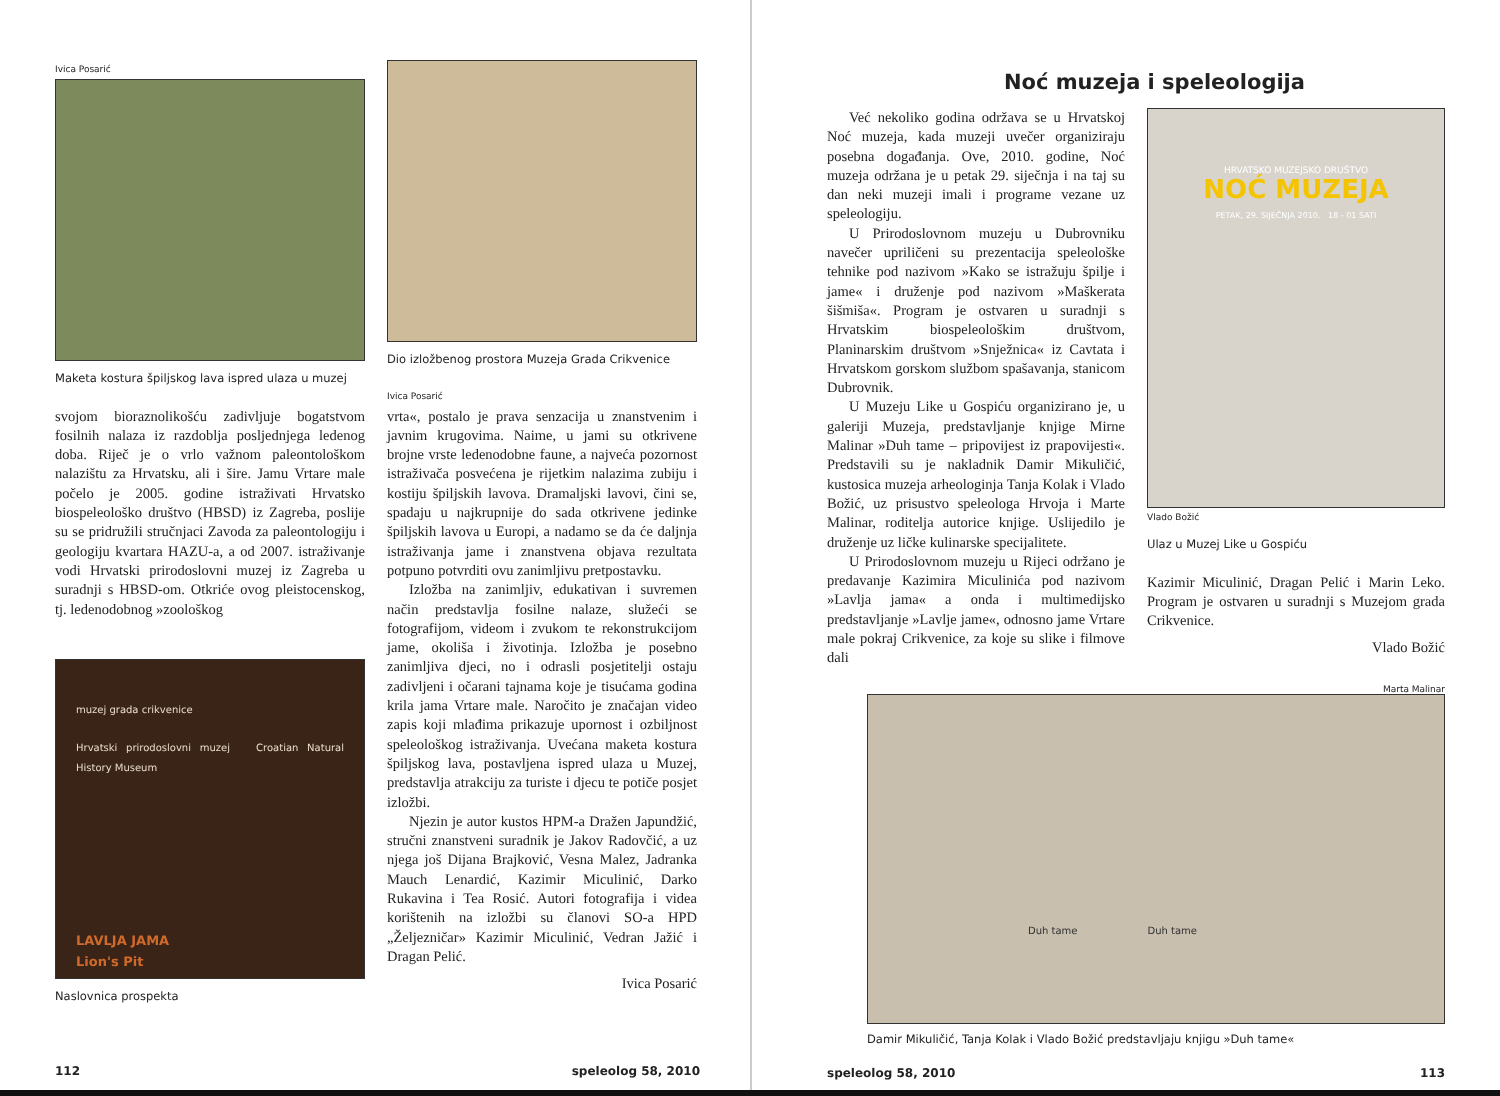Ivica Posarić
Maketa kostura špiljskog lava ispred ulaza u muzej
svojom bioraznolikošću zadivljuje bogatstvom fosilnih nalaza iz razdoblja posljednjega ledenog doba. Riječ je o vrlo važnom paleontološkom nalazištu za Hrvatsku, ali i šire. Jamu Vrtare male počelo je 2005. godine istraživati Hrvatsko biospeleološko društvo (HBSD) iz Zagreba, poslije su se pridružili stručnjaci Zavoda za paleontologiju i geologiju kvartara HAZU-a, a od 2007. istraživanje vodi Hrvatski prirodoslovni muzej iz Zagreba u suradnji s HBSD-om. Otkriće ovog pleistocenskog, tj. ledenodobnog »zoološkog
muzej grada crikvenice
Hrvatski prirodoslovni muzej Croatian Natural History Museum
LAVLJA JAMA
Lion's Pit
Naslovnica prospekta
Dio izložbenog prostora Muzeja Grada Crikvenice
Ivica Posarić
vrta«, postalo je prava senzacija u znanstvenim i javnim krugovima. Naime, u jami su otkrivene brojne vrste ledenodobne faune, a najveća pozornost istraživača posvećena je rijetkim nalazima zubiju i kostiju špiljskih lavova. Dramaljski lavovi, čini se, spadaju u najkrupnije do sada otkrivene jedinke špiljskih lavova u Europi, a nadamo se da će daljnja istraživanja jame i znanstvena objava rezultata potpuno potvrditi ovu zanimljivu pretpostavku.
Izložba na zanimljiv, edukativan i suvremen način predstavlja fosilne nalaze, služeći se fotografijom, videom i zvukom te rekonstrukcijom jame, okoliša i životinja. Izložba je posebno zanimljiva djeci, no i odrasli posjetitelji ostaju zadivljeni i očarani tajnama koje je tisućama godina krila jama Vrtare male. Naročito je značajan video zapis koji mlađima prikazuje upornost i ozbiljnost speleološkog istraživanja. Uvećana maketa kostura špiljskog lava, postavljena ispred ulaza u Muzej, predstavlja atrakciju za turiste i djecu te potiče posjet izložbi.
Njezin je autor kustos HPM-a Dražen Japundžić, stručni znanstveni suradnik je Jakov Radovčić, a uz njega još Dijana Brajković, Vesna Malez, Jadranka Mauch Lenardić, Kazimir Miculinić, Darko Rukavina i Tea Rosić. Autori fotografija i videa korištenih na izložbi su članovi SO-a HPD „Željezničar» Kazimir Miculinić, Vedran Jažić i Dragan Pelić.
Ivica Posarić
112 speleolog 58, 2010
Noć muzeja i speleologija
Već nekoliko godina održava se u Hrvatskoj Noć muzeja, kada muzeji uvečer organiziraju posebna događanja. Ove, 2010. godine, Noć muzeja održana je u petak 29. siječnja i na taj su dan neki muzeji imali i programe vezane uz speleologiju.
U Prirodoslovnom muzeju u Dubrovniku navečer upriličeni su prezentacija speleološke tehnike pod nazivom »Kako se istražuju špilje i jame« i druženje pod nazivom »Maškerata šišmiša«. Program je ostvaren u suradnji s Hrvatskim biospeleološkim društvom, Planinarskim društvom »Snježnica« iz Cavtata i Hrvatskom gorskom službom spašavanja, stanicom Dubrovnik.
U Muzeju Like u Gospiću organizirano je, u galeriji Muzeja, predstavljanje knjige Mirne Malinar »Duh tame – pripovijest iz prapovijesti«. Predstavili su je nakladnik Damir Mikuličić, kustosica muzeja arheologinja Tanja Kolak i Vlado Božić, uz prisustvo speleologa Hrvoja i Marte Malinar, roditelja autorice knjige. Uslijedilo je druženje uz ličke kulinarske specijalitete.
U Prirodoslovnom muzeju u Rijeci održano je predavanje Kazimira Miculinića pod nazivom »Lavlja jama« a onda i multimedijsko predstavljanje »Lavlje jame«, odnosno jame Vrtare male pokraj Crikvenice, za koje su slike i filmove dali
HRVATSKO MUZEJSKO DRUŠTVO
NOĆ MUZEJA
PETAK, 29. SIJEČNJA 2010. 18 - 01 SATI
Vlado Božić
Ulaz u Muzej Like u Gospiću
Kazimir Miculinić, Dragan Pelić i Marin Leko. Program je ostvaren u suradnji s Muzejom grada Crikvenice.
Vlado Božić
Marta Malinar
Duh tame Duh tame
Damir Mikuličić, Tanja Kolak i Vlado Božić predstavljaju knjigu »Duh tame«
speleolog 58, 2010 113